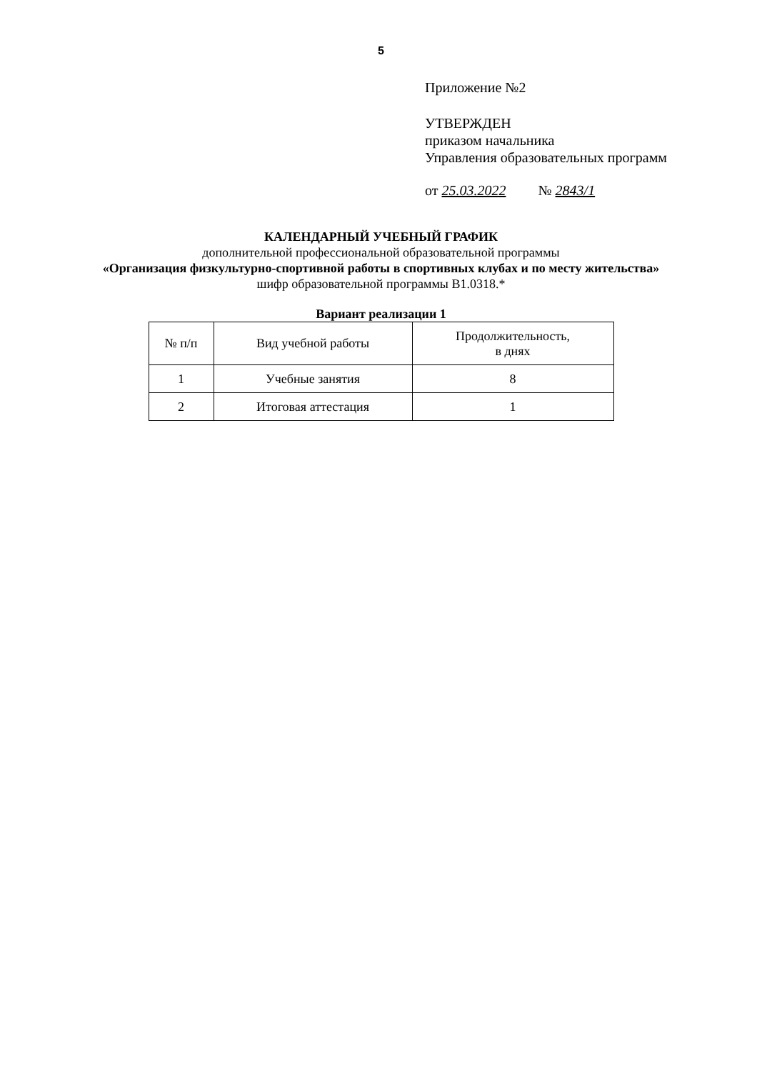5
Приложение №2
УТВЕРЖДЕН
приказом начальника
Управления образовательных программ
от 25.03.2022 № 2843/1
КАЛЕНДАРНЫЙ УЧЕБНЫЙ ГРАФИК
дополнительной профессиональной образовательной программы
«Организация физкультурно-спортивной работы в спортивных клубах и по месту жительства»
шифр образовательной программы В1.0318.*
Вариант реализации 1
| № п/п | Вид учебной работы | Продолжительность, в днях |
| --- | --- | --- |
| 1 | Учебные занятия | 8 |
| 2 | Итоговая аттестация | 1 |